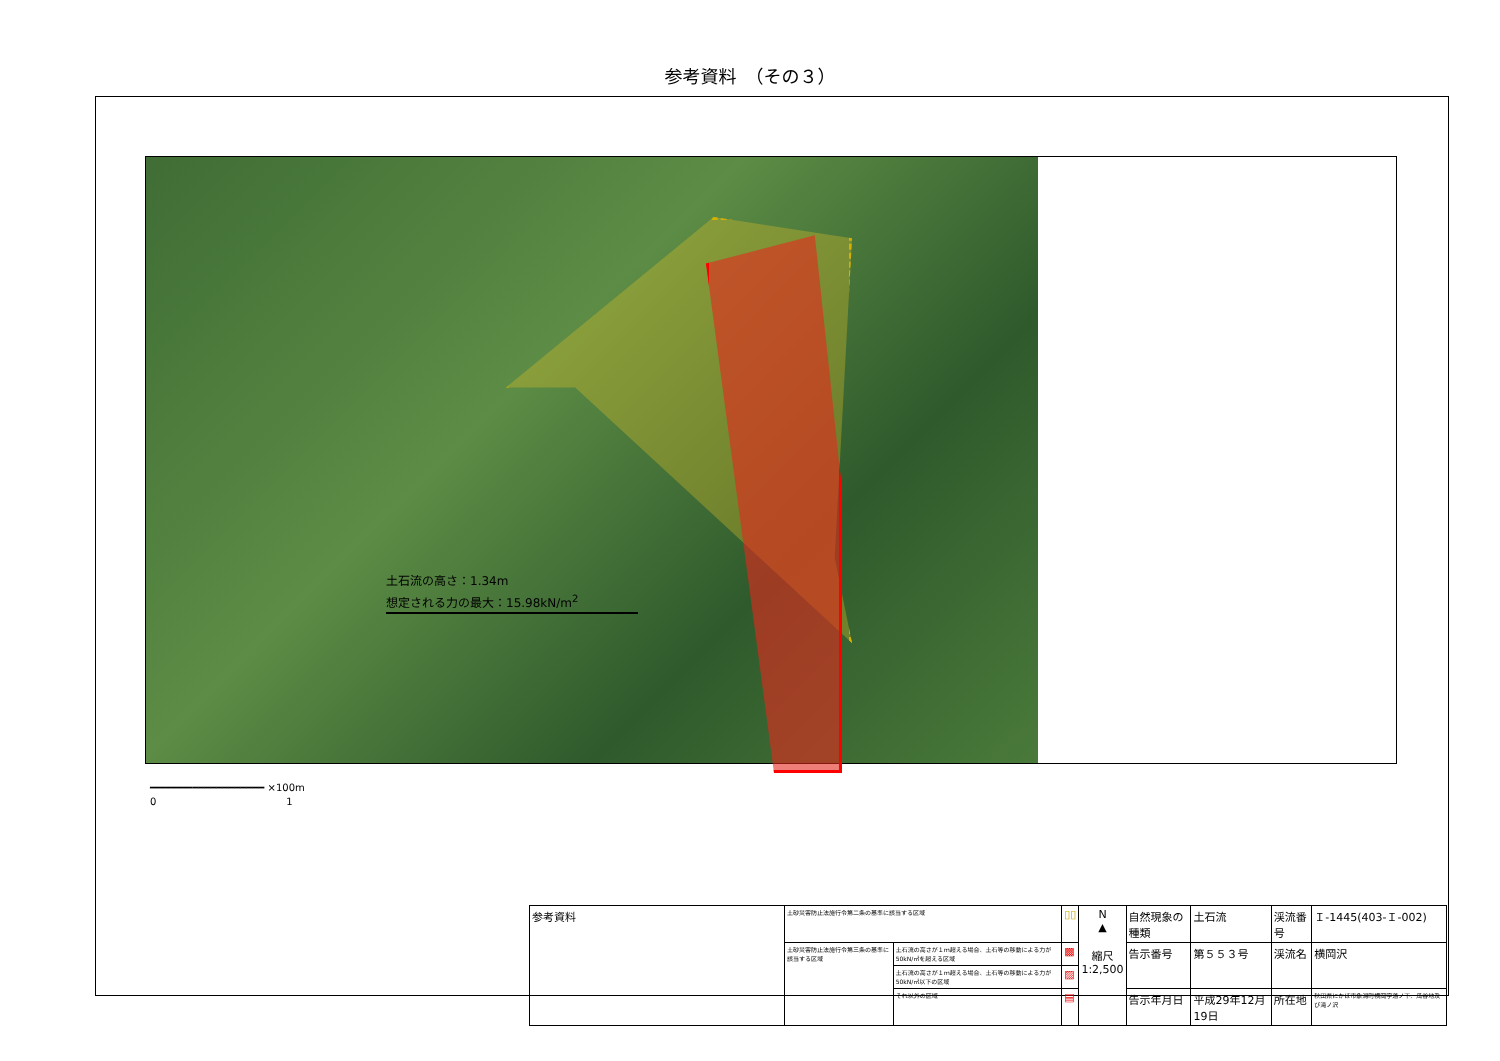参考資料　（その３）
土石流の高さ：1.34m
想定される力の最大：15.98kN/m<sup>2</sup>
━━━━━━━━━━━━━━━━━━━ ×100m
0　　　　　　　　　　　　　1
| 参考資料 | 土砂災害防止法施行令第二条の基準に該当する区域 | | ▯▯ | N ▲ 縮尺 1:2,500 | 自然現象の種類 | 土石流 | 渓流番号 | Ｉ-1445(403-Ｉ-002) |
| | 土砂災害防止法施行令第三条の基準に該当する区域 | 土石流の高さが１ｍ超える場合、土石等の移動による力が50kN/㎡を超える区域 | ▩ | | 告示番号 | 第５５３号 | 渓流名 | 横岡沢 |
| | | 土石流の高さが１ｍ超える場合、土石等の移動による力が50kN/㎡以下の区域 | ▨ | | | | | |
| | | それ以外の区域 | ▤ | | 告示年月日 | 平成29年12月19日 | 所在地 | 秋田県にかほ市象潟町横岡字落ノ下、瓜谷地及び滝ノ沢 |